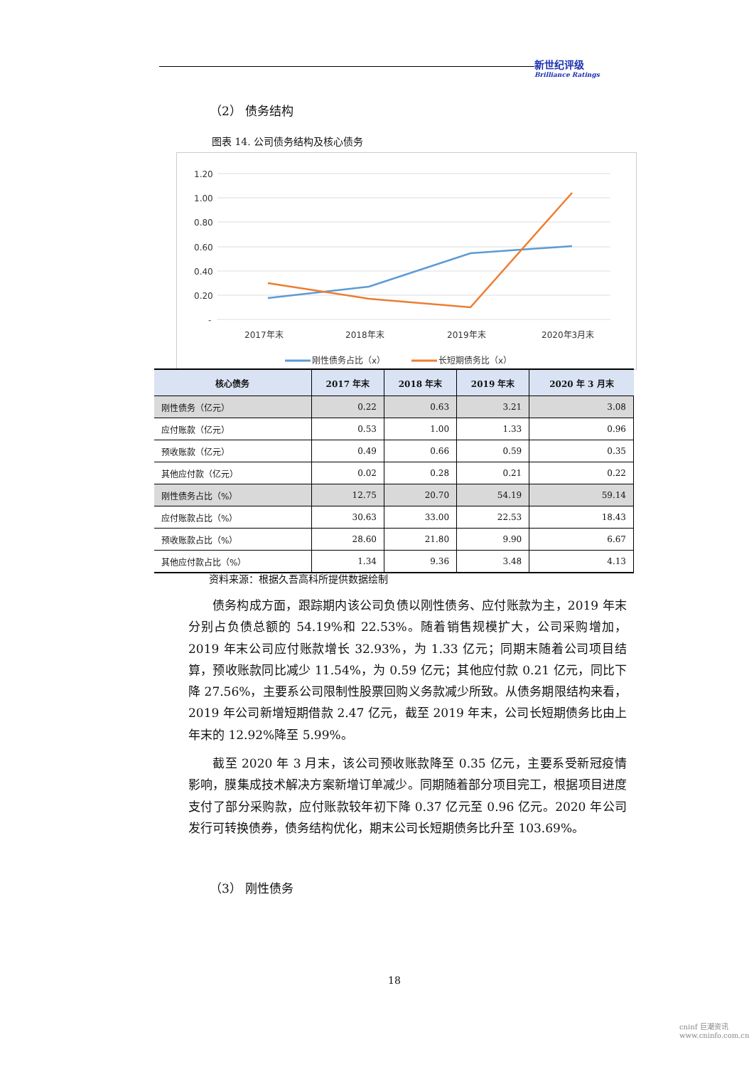新世纪评级
Brilliance Ratings
（2） 债务结构
图表 14. 公司债务结构及核心债务
1.20
1.00
0.80
0.60
0.40
0.20
-
2017年末
2018年末
2019年末
2020年3月末
刚性债务占比（x）
长短期债务比（x）
| 核心债务 | 2017 年末 | 2018 年末 | 2019 年末 | 2020 年 3 月末 |
| --- | --- | --- | --- | --- |
| 刚性债务（亿元） | 0.22 | 0.63 | 3.21 | 3.08 |
| 应付账款（亿元） | 0.53 | 1.00 | 1.33 | 0.96 |
| 预收账款（亿元） | 0.49 | 0.66 | 0.59 | 0.35 |
| 其他应付款（亿元） | 0.02 | 0.28 | 0.21 | 0.22 |
| 刚性债务占比（%） | 12.75 | 20.70 | 54.19 | 59.14 |
| 应付账款占比（%） | 30.63 | 33.00 | 22.53 | 18.43 |
| 预收账款占比（%） | 28.60 | 21.80 | 9.90 | 6.67 |
| 其他应付款占比（%） | 1.34 | 9.36 | 3.48 | 4.13 |
资料来源：根据久吾高科所提供数据绘制
债务构成方面，跟踪期内该公司负债以刚性债务、应付账款为主，2019 年末分别占负债总额的 54.19%和 22.53%。随着销售规模扩大，公司采购增加，2019 年末公司应付账款增长 32.93%，为 1.33 亿元；同期末随着公司项目结算，预收账款同比减少 11.54%，为 0.59 亿元；其他应付款 0.21 亿元，同比下降 27.56%，主要系公司限制性股票回购义务款减少所致。从债务期限结构来看，2019 年公司新增短期借款 2.47 亿元，截至 2019 年末，公司长短期债务比由上年末的 12.92%降至 5.99%。
截至 2020 年 3 月末，该公司预收账款降至 0.35 亿元，主要系受新冠疫情影响，膜集成技术解决方案新增订单减少。同期随着部分项目完工，根据项目进度支付了部分采购款，应付账款较年初下降 0.37 亿元至 0.96 亿元。2020 年公司发行可转换债券，债务结构优化，期末公司长短期债务比升至 103.69%。
（3） 刚性债务
18
cninf 巨潮资讯
www.cninfo.com.cn